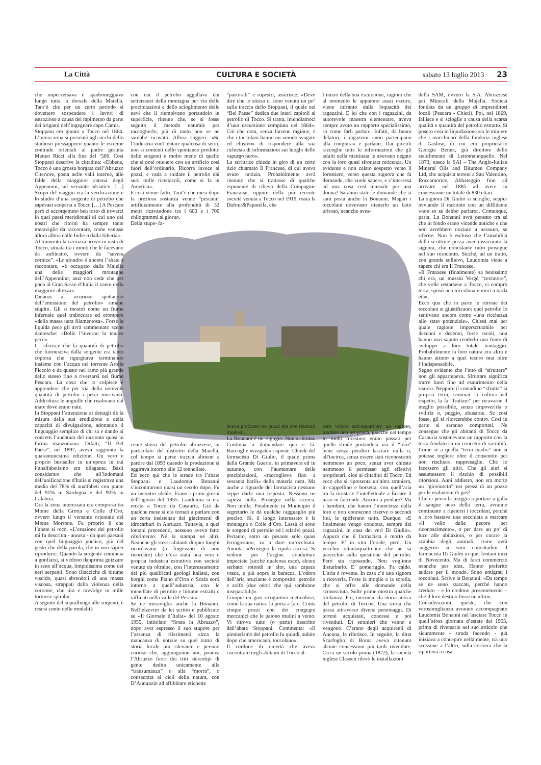La Città CULTURA E SOCIETÀ sabato 13 luglio 2013 23
che imperversava e spadroneggiava lungo tutta la dorsale della Maiella. Tant’è che per un certo periodo si dovettero sospendere i lavori di estrazione a causa del rapimento da parte dei briganti dell’ingegnere capo Camis.
Stoppani era giunto a Tocco nel 1864. L’intera zona si presentò agli occhi dello studioso pressappoco quanto le estreme contrade orientali al padre gesuita Matteo Ricci alla fine del ‘500. Così Stoppani descrive la cittadina: «Ebbene, Tocco è una grossa borgata dell’Abruzzo Citeriore, posta nelle valli interne, alle falde della maggiore catena degli Appennini, sul versante adriatico. […] Scopo del viaggio era la verificazione e lo studio d’una sorgente di petrolio che sapevasi scoperta a Tocco […] A Pescara però ci accorgemmo ben tosto di trovarci in quei paesi meridionali di cui uno dei nostri che ritorni ha sempre tante meraviglie da raccontare, come venisse allora allora dalle Indie o dalla Siberia».
Al tramonto la carrozza arrivò in vista di Tocco, situata tra i monti che le facevano da anfiteatro, ovvero da “severa cornice”. «Lo sfondo» è ancora l’abate a raccontare, «è occupato dalla Maiella una delle maggiori montagne dell’Appennino; anzi non cede che per poco al Gran Sasso d’Italia il vanto della maggiore altezza».
Dinanzi al «curioso spettacolo dell’emissione del petrolio» rimane stupito. Gli si mostrò come un fiume infernale quel traboccare ed erompere «della massa nera filamentosa». Forse la liquida pece gli avrà rammentato scene dantesche: «Bolle l’inverno la tenace pece».
Ci riferisce che la quantità di petrolio che fuoriusciva dalla sorgente era tanto copiosa che rigurgitava terminando insieme con l’acqua nel torrente Arolla Piccolo e da questo nel ramo più grande dello stesso fino a riversarsi nel fiume Pescara. La cosa che lo colpisce è apprendere che per via della notevole quantità di petrolio i pesci morivano. Addirittura le anguille che risalivano dal mare dove erano nate.
In Stoppani l’attenzione ai dettagli dà la misura della sua erudizione e della capacità di divulgazione, adottando il linguaggio semplice di chi sa e dando ai concetti l’andatura del racconto quasi in forma manzoniana. Difatti, “Il Bel Paese”, nel 1897, aveva raggiunto la quarantunesima edizione. Un vero e proprio bestseller in un’epoca in cui l’analfabetismo era dilagante. Basti considerare che all’indomani dell'unificazione d'Italia si registrava una media del 78% di analfabeti con punte del 91% in Sardegna e del 90% in Calabria.
Ora la zona interessata era compresa tra Monte della Grotta e Colle d’Oro, ovvero lungo il versante orientale del Monte Morrone. Fu proprio lì che l’abate si recò. «L’eruzione del petrolio mi fu descritta - annota - da quei paesani con quel linguaggio poetico, più del gesto che della parola, che io non saprei riprodurre. Quando la sorgente comincia a gonfiarsi, si vedono dapprima guizzare in seno all’acqua, limpidissima come dei neri serpenti. Sono filacciche di bitume viscido, quasi sbrendoli di una massa viscosa, strappati dalla violenza della corrente, che tira e ravvolge in mille tortuose spirali».
A seguito del sopralluogo alle sorgenti, e resosi conto delle modalità
con cui il petrolio aggallava dai sotterranei della montagna per via delle precipitazioni e dello scioglimento delle nevi che li riempivano portandolo in superficie, ritenne che, se si fosse seguito il metodo naturale per raccoglierlo, più di tanto non se ne sarebbe ricavato. Allora suggerì: «Se l’industria vuol tentare qualcosa di serio, non si contenti dello spontaneo prodotto delle sorgenti e molto meno di quello che si poté ottenere con un artificio così fuori dell’ordinario. Ricorra invece ai pozzi, e vada a snidare il petrolio dai suoi mille ricettacoli, come si fa in America».
E così venne fatto. Tant’è che mesi dopo la preziosa sostanza venne “pescata” artificialmente alla profondità di 32 metri ricavandone tra i 600 e i 700 chilogrammi al giorno.
Della stupe- fa-
cente storia del petrolio abruzzese, in particolare del distretto della Maiella, col tempo si perse traccia almeno a partire dal 1893 quando la produzione si aggirava intorno alle 12 tonnellate.
Ed ecco qui che le strade tra l’abate Stoppani e Laudomia Bonanni s’incontrarono quasi un secolo dopo. Fu un incontro ideale. Erano i primi giorni dell’agosto del 1955. Laudomia si era recata a Tocco da Casauria. Già da qualche mese si era tornati a parlare con un certa insistenza dei giacimenti di idrocarburi in Abruzzo. Tuttavia, a quei lontani precedenti, nessuno aveva fatto riferimento. Né la stampa né altri. Neanche gli stessi abitanti di quei luoghi ricordavano (o fingevano di non ricordare) che c’era stata una vera e propria industria estrattiva con società venute da oltralpe, con l’interessamento dei più qualificati geologi italiani, con borghi come Piano d’Orta o Scafa sorti intorno a quell’industria, con le tonnellate di petrolio e bitume estratti e raffinati nella valle del Pescara.
Se ne meraviglia anche la Bonanni. Nell’elzeviro da lei scritto e pubblicato su «Il Giornale d’Italia» del 10 agosto 1955, intitolato “Sosta in Abruzzo”, dopo aver espresso il suo stupore per l’assenza di riferimenti circa la mancanza di notizie su quel tratto di storia locale pur rilevante e persino curioso che, aggiungiamo noi, poneva l’Abruzzo fuori dei triti stereotipi di gente dedita unicamente alla “transumanza” o alla “morra”, o consacrata ai cicli della natura, con D’Annunzio ad affibbiare etichette
“pastorali” e rupestri, asserisce: «Devo dire che io stessa ci sono venuta un po’ sulla traccia dello Stoppani, il quale nel “Bel Paese” dedica due interi capitoli al petrolio di Tocco. Si tratta, intendiamoci d’una escursione compiuta nel 1864». Ciò che nota, senza farsene ragione, è che i toccolani hanno un «modo svagato ed elusivo» di rispondere alla sua richiesta di informazioni sui luoghi dello «spurgo nero».
La scrittrice chiede in giro di un certo tizio chiamato Il Francese, di cui aveva avuto notizia. Probabilmente avrà ritenuto che si trattasse di qualche esponente di rilievo della Compagnie Francaise, oppure della più recente società venuta a Tocco nel 1919, ossia la Dufour&Paparella, che
aveva praticato tre pozzi ma con risultati modesti.
La Bonnani è un segugio. Non si ferma. Continua a domandare qua e là. Raccoglie «svagate» risposte. Chiede del farmacista Di Giulio, il quale prima della Grande Guerra, in primavera ed in autunno, con l’aumentare delle precipitazioni, «raccoglieva fino a sessanta barili» della materia nera. Ma anche a riguardo del farmacista nessuno seppe darle una risposta. Nessuno ne sapeva nulla. Prosegue nella ricerca. Non molla. Finalmente in Municipio il segretario le dà qualche ragguaglio più preciso. Sì, il luogo interessato è la montagna o Colle d’Oro. Lassù ci sono le sorgenti di petrolio ed i relativi pozzi. Pertanto, sotto un pesante sole quasi ferragostano, va a dare un’occhiata. Annota: «Proseguo la ripida ascesa. Si vedono per l’argine condutture impeciate (sicché qualcosa esce), alcuni serbatoi rotondi in alto, una capace vasca, e più sopra la baracca. L’odore dell’aria bruciante è composito: petrolio e zolfo (due odori che qui sembrano inseparabili)».
Compie un giro ricognitivo meticoloso, come la sua natura la porta a fare. Conta cinque pozzi con dei congegni meccanici che le paiono mulini a vento. Vi ritrova tutto (o parte) descritto dall’abate Stoppani. Commenta: «Il pionierismo del petrolio fu quindi, subito dopo che americano, toccolano».
Il cordone di omertà che aveva riscontrato negli abitanti di Tocco al-
l’inizio della sua escursione, ragioni che al momento le appaiono assai oscure, viene infranto dalla loquacità dei ragazzini. E lei che con i ragazzini, da autorevole maestra elementare, aveva sempre avuto un rapporto specialissimo, sa come farli parlare. Infatti, da buoni delatori, i ragazzini «non partecipano alla congiura» e parlano. Dai piccoli raccoglie tutte le informazioni che gli adulti nella mattinata le avevano negato con la loro quasi sfrontata reticenza. Un evidente e non celato sospetto verso il forestiero, verso questa signora che fa domande, che vuole sapere, e s’interessa ad una cosa così inusuale per una donna? Saranno state le domande che si sarà posta anche la Bonanni. Magari i toccolani dovevano ritenerlo un fatto privato, neanche aves-
sero voluto salvaguardare un segreto, tutelare una proprietà, giacché nel tempo in molti forestieri erano passati per quelle strade portandosi via il “loro” bene senza peraltro lasciare nulla o, all'incirca, senza essere stati riconoscenti nemmeno un poco, senza aver chiesto nemmeno il permesso agli effettivi proprietari, cioè ai cittadini di Tocco. Ed ecco che si ripresenta un’altra straniera, in cappellino e borsetta, con quell’aria tra la turista e l’intellettuale a ficcare il naso in faccende. Ancora a predare? Ma i bambini, che hanno l’innocenza dalla loro e non conoscono riserve o secondi fini, le spifferano tutto. Dunque: «E finalmente vengo condotta, sempre dai ragazzini, in casa dei veri Di Giulio». Appura che il farmacista è morto da tempo. E’ in vita l’erede, però. Un vecchio ottantaquattrenne che ne sa parecchio sulla questione del petrolio. Però sta riposando. Non vogliono disturbarlo. E’ pomeriggio. Fa caldo. L’aria è rovente. In casa c’è una signora a riceverla. Forse la moglie o la sorella, che si offre alle domande della sconosciuta. Sulle prime mostra qualche titubanza. Poi, racconta «la storia antica del petrolio di Tocco». Una storia che passa attraverso diversi personaggi. Di terreni acquistati, concessi e poi rivenduti. Di stranieri che vanno e vengono. C’erano degli acquirenti di Ancona, le riferisce. In seguito, la ditta Scarfoglio di Roma aveva ottenuto alcune concessioni più tardi rivendute. Circa un secolo prima (1872), la società inglese Claseen rilevò le installazioni
della SAM, ovvero la S.A. Abruzzese pei Minerali della Majella. Società fondata da un gruppo di imprenditori locali (Pescara - Chieti). Poi, nel 1869, fallisce e si scioglie a causa della scarsa qualità e quantità del petrolio estratto. Si posero così in liquidazione sia le miniere che i macchinari della fonderia inglese di Gaslow, di cui era proprietario Georgie Benne, già direttore dello stabilimento di Lettomanoppello. Nel 1873, nasce la SAI – The Anglo-Italian Mineral Oils and Bitumen Company Ltd, che acquista terreni a San Valentino, Roccamorice, Abbateggio fino ad arrivare nel 1885 ad avere in concessione un totale di 830 ettari.
La signora Di Giulio si scioglie, seppur avviando il racconto con un diffidente «non so se debbo parlare». Comunque, parla. La Bonanni avrà pensato tra sé che in fondo erano vicende antiche e che non avrebbero nociuto a nessuno, se riferite. Non è escluso che l’amabilità della scrittrice possa aver rassicurato la signora, che nonostante tutto prosegue nel suo resoconto. Sicché, ad un tratto, con grande sollievo, Laudomia viene a sapere chi era Il Francese.
«Il Franzese (finalmente) sa benissimo chi era, un mussiù Vergé “cercatore”, che volle restarsene a Tocco, ci comprò terra, sposò una toccolana e morì a tarda età».
Ecco qua che in parte le ritrosie dei toccolani si giustificano: quel petrolio lo sentivano ancora come «una ricchezza allo stato potenziale». Chissà mai per quale ragione imperscrutabile per decenni e decenni, forse secoli, non hanno mai saputo renderlo una fonte di sviluppo a loro totale vantaggio. Probabilmente la loro natura era altra e hanno attinto a quel tesoro mai oltre l’indispensabile.
Segno evidente che l’atto di “sfruttare” non gli apparteneva. Sfruttare significa trarre fuori fino ad esaurimento della risorsa. Neppure il contadino “sfrutta” la propria terra, semmai la coltiva nel rispetto, la fa “fruttare” per ricavarne il meglio possibile, senza impoverirla o svilirla o, peggio, abusarne. Se così fosse, gli si ritorcerebbe contro. Così in parte si saranno comportati. Ne consegue che gli abitanti di Tocco da Casauria sostenevano un rapporto con la terra fondato su un concetto di sacralità. Come se a quella “terra madre” non si potesse togliere oltre il consentito per non rischiare rappresaglie. Che lo facessero gli altri. Che gli altri si assumessero il rischio di possibili ritorsioni. Anni addietro, non era morto un “giovinotto” nei pressi di un pozzo per le esalazioni di gas?
Che ci pensi la pioggia a portare a galla il sangue nero della terra, avranno continuato a ripetersi i toccolani, poiché a loro bastava una secchiata a marcare «il vello delle pecore per riconoscimento», o per dare un po’ di luce alle abitazioni, o per curare la scabbia degli animali, come avrà suggerito ai suoi concittadini il farmacista Di Giulio in quei lontani inizi di Novecento. Ma di farci commercio neanche per idea. Hanno preferito andare per il mondo. Sono emigrati i toccolani. Scrive la Bonanni: «Da tempo se ne sono staccati, perché hanno creduto – e lo credono presentemente – che il loro destino fosse un altro».
Considerazioni, queste, che con verosimiglianza avranno accompagnato Laudomia Bonanni nel lasciare Tocco in quell’afosa giornata d’estate del 1955, prima di riversarle nel suo articolo che sicuramente - strada facendo - già iniziava a concepire nella mente, tra uno scossone a l’altro, sulla corriera che la riportava a casa.